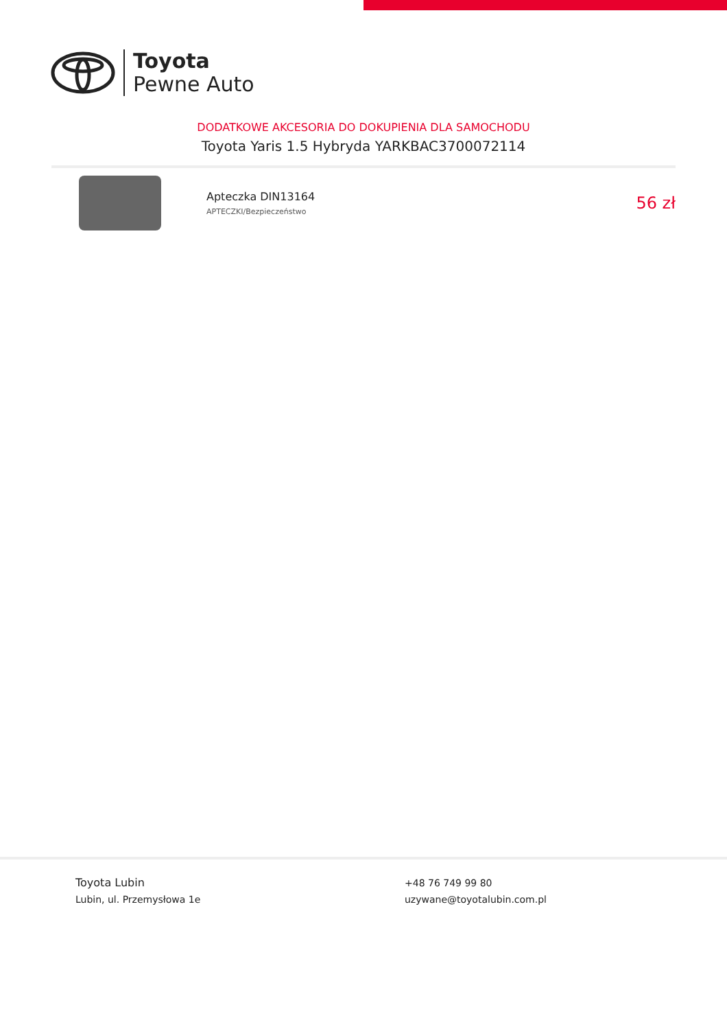Toyota
Pewne Auto
DODATKOWE AKCESORIA DO DOKUPIENIA DLA SAMOCHODU
Toyota Yaris 1.5 Hybryda YARKBAC3700072114
Apteczka DIN13164
APTECZKI/Bezpieczeństwo
56 zł
Toyota Lubin
Lubin, ul. Przemysłowa 1e
+48 76 749 99 80
uzywane@toyotalubin.com.pl